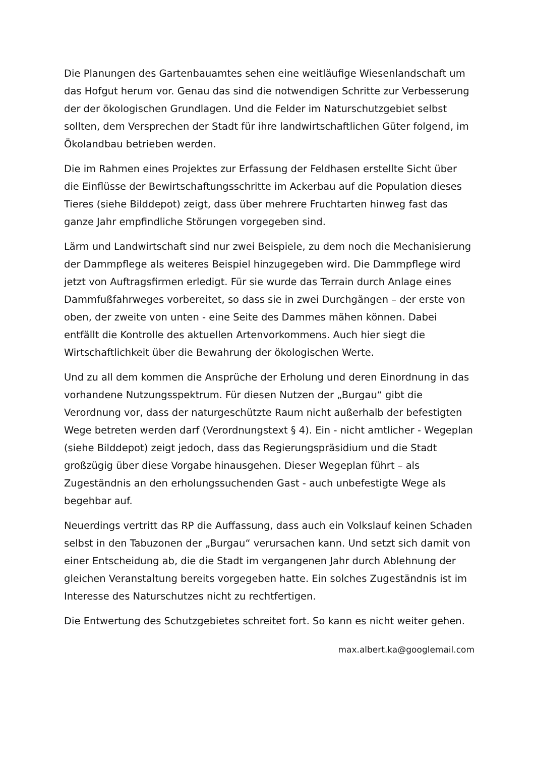Die Planungen des Gartenbauamtes sehen eine weitläufige Wiesenlandschaft um das Hofgut herum vor. Genau das sind die notwendigen Schritte zur Verbesserung der der ökologischen Grundlagen. Und die Felder im Naturschutzgebiet selbst sollten, dem Versprechen der Stadt für ihre landwirtschaftlichen Güter folgend, im Ökolandbau betrieben werden.
Die im Rahmen eines Projektes zur Erfassung der Feldhasen erstellte Sicht über die Einflüsse der Bewirtschaftungsschritte im Ackerbau auf die Population dieses Tieres (siehe Bilddepot) zeigt, dass über mehrere Fruchtarten hinweg fast das ganze Jahr empfindliche Störungen vorgegeben sind.
Lärm und Landwirtschaft sind nur zwei Beispiele, zu dem noch die Mechanisierung der Dammpflege als weiteres Beispiel hinzugegeben wird. Die Dammpflege wird jetzt von Auftragsfirmen erledigt. Für sie wurde das Terrain durch Anlage eines Dammfußfahrweges vorbereitet, so dass sie in zwei Durchgängen – der erste von oben, der zweite von unten - eine Seite des Dammes mähen können. Dabei entfällt die Kontrolle des aktuellen Artenvorkommens. Auch hier siegt die Wirtschaftlichkeit über die Bewahrung der ökologischen Werte.
Und zu all dem kommen die Ansprüche der Erholung und deren Einordnung in das vorhandene Nutzungsspektrum. Für diesen Nutzen der „Burgau“ gibt die Verordnung vor, dass der naturgeschützte Raum nicht außerhalb der befestigten Wege betreten werden darf (Verordnungstext § 4). Ein - nicht amtlicher - Wegeplan (siehe Bilddepot) zeigt jedoch, dass das Regierungspräsidium und die Stadt großzügig über diese Vorgabe hinausgehen. Dieser Wegeplan führt – als Zugeständnis an den erholungssuchenden Gast - auch unbefestigte Wege als begehbar auf.
Neuerdings vertritt das RP die Auffassung, dass auch ein Volkslauf keinen Schaden selbst in den Tabuzonen der „Burgau“ verursachen kann. Und setzt sich damit von einer Entscheidung ab, die die Stadt im vergangenen Jahr durch Ablehnung der gleichen Veranstaltung bereits vorgegeben hatte. Ein solches Zugeständnis ist im Interesse des Naturschutzes nicht zu rechtfertigen.
Die Entwertung des Schutzgebietes schreitet fort. So kann es nicht weiter gehen.
max.albert.ka@googlemail.com